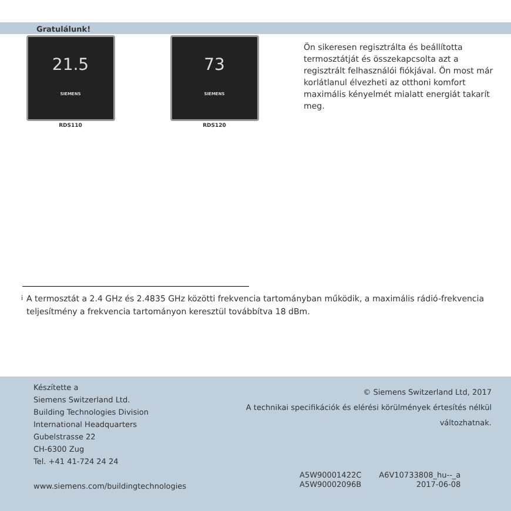Gratulálunk!
21.5
SIEMENS
RDS110
73
SIEMENS
RDS120
Ön sikeresen regisztrálta és beállította termosztátját és összekapcsolta azt a regisztrált felhasználói fiókjával. Ön most már korlátlanul élvezheti az otthoni komfort maximális kényelmét mialatt energiát takarít meg.
<sup>i</sup>
A termosztát a 2.4 GHz és 2.4835 GHz közötti frekvencia tartományban működik, a maximális rádió-frekvencia teljesítmény a frekvencia tartományon keresztül továbbítva 18 dBm.
Készítette a
Siemens Switzerland Ltd.
Building Technologies Division
International Headquarters
Gubelstrasse 22
CH-6300 Zug
Tel. +41 41-724 24 24
www.siemens.com/buildingtechnologies
© Siemens Switzerland Ltd, 2017
A technikai specifikációk és elérési körülmények értesítés nélkül változhatnak.
A5W90001422C
A5W90002096B
A6V10733808_hu--_a
2017-06-08